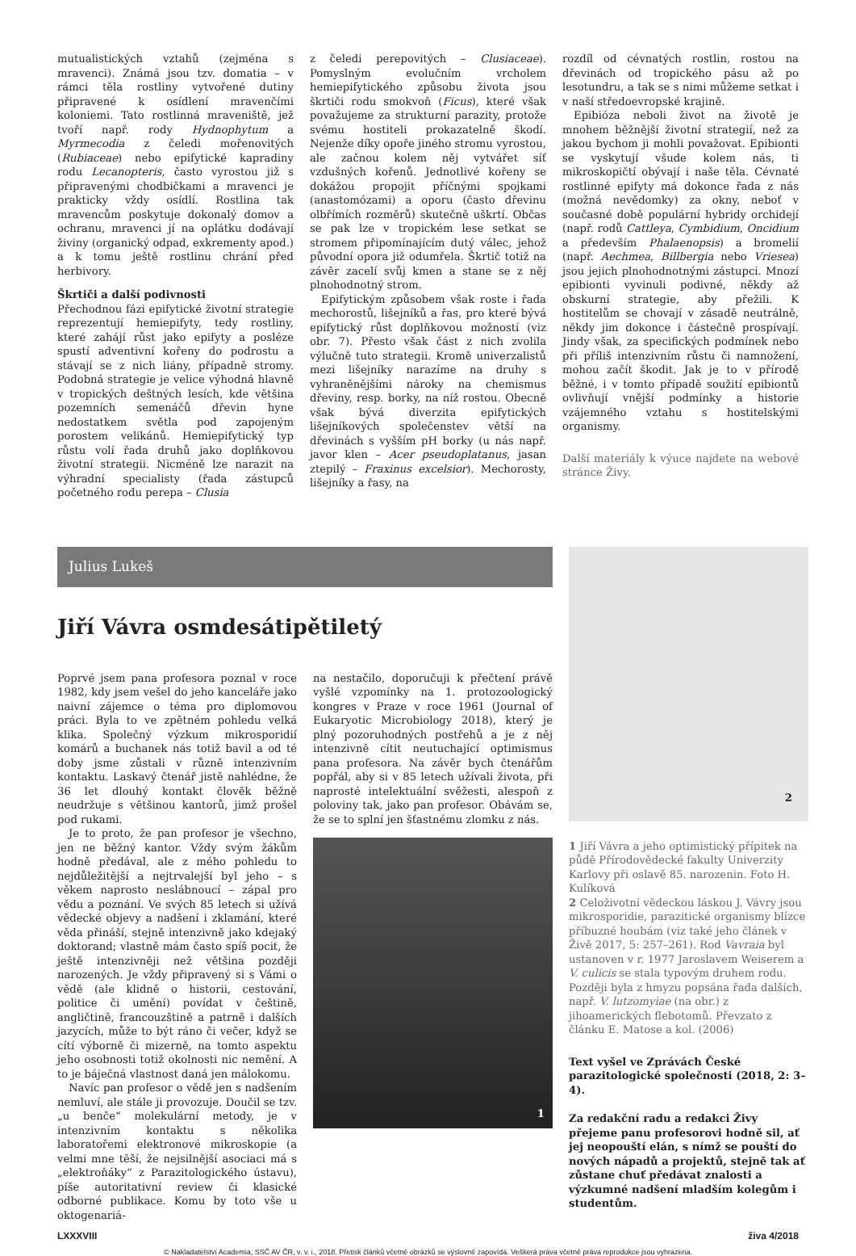mutualistických vztahů (zejména s mravenci). Známá jsou tzv. domatia – v rámci těla rostliny vytvořené dutiny připravené k osídlení mravenčími koloniemi. Tato rostlinná mraveniště, jež tvoří např. rody Hydnophytum a Myrmecodia z čeledi mořenovitých (Rubiaceae) nebo epifytické kapradiny rodu Lecanopteris, často vyrostou již s připravenými chodbičkami a mravenci je prakticky vždy osídlí. Rostlina tak mravencům poskytuje dokonalý domov a ochranu, mravenci jí na oplátku dodávají živiny (organický odpad, exkrementy apod.) a k tomu ještě rostlinu chrání před herbivory.
Škrtiči a další podivnosti
Přechodnou fázi epifytické životní strategie reprezentují hemiepifyty, tedy rostliny, které zahájí růst jako epifyty a posléze spustí adventivní kořeny do podrostu a stávají se z nich liány, případně stromy. Podobná strategie je velice výhodná hlavně v tropických deštných lesích, kde většina pozemních semenáčů dřevin hyne nedostatkem světla pod zapojeným porostem velikánů. Hemiepifytický typ růstu volí řada druhů jako doplňkovou životní strategii. Nicméně lze narazit na výhradní specialisty (řada zástupců početného rodu perepa – Clusia
z čeledi perepovitých – Clusiaceae). Pomyslným evolučním vrcholem hemiepifytického způsobu života jsou škrtiči rodu smokvoň (Ficus), které však považujeme za strukturní parazity, protože svému hostiteli prokazatelně škodí. Nejenže díky opoře jiného stromu vyrostou, ale začnou kolem něj vytvářet síť vzdušných kořenů. Jednotlivé kořeny se dokážou propojit příčnými spojkami (anastomózami) a oporu (často dřevinu olbřímích rozměrů) skutečně uškrtí. Občas se pak lze v tropickém lese setkat se stromem připomínajícím dutý válec, jehož původní opora již odumřela. Škrtič totiž na závěr zacelí svůj kmen a stane se z něj plnohodnotný strom.
Epifytickým způsobem však roste i řada mechorostů, lišejníků a řas, pro které bývá epifytický růst doplňkovou možností (viz obr. 7). Přesto však část z nich zvolila výlučně tuto strategii. Kromě univerzalistů mezi lišejníky narazíme na druhy s vyhraněnějšími nároky na chemismus dřeviny, resp. borky, na níž rostou. Obecně však bývá diverzita epifytických lišejníkových společenstev větší na dřevinách s vyšším pH borky (u nás např. javor klen – Acer pseudoplatanus, jasan ztepilý – Fraxinus excelsior). Mechorosty, lišejníky a řasy, na
rozdíl od cévnatých rostlin, rostou na dřevinách od tropického pásu až po lesotundru, a tak se s nimi můžeme setkat i v naší středoevropské krajině.
Epibióza neboli život na životě je mnohem běžnější životní strategií, než za jakou bychom ji mohli považovat. Epibionti se vyskytují všude kolem nás, ti mikroskopičtí obývají i naše těla. Cévnaté rostlinné epifyty má dokonce řada z nás (možná nevědomky) za okny, neboť v současné době populární hybridy orchidejí (např. rodů Cattleya, Cymbidium, Oncidium a především Phalaenopsis) a bromelií (např. Aechmea, Billbergia nebo Vriesea) jsou jejich plnohodnotnými zástupci. Mnozí epibionti vyvinuli podivné, někdy až obskurní strategie, aby přežili. K hostitelům se chovají v zásadě neutrálně, někdy jim dokonce i částečně prospívají. Jindy však, za specifických podmínek nebo při příliš intenzivním růstu či namnožení, mohou začít škodit. Jak je to v přírodě běžné, i v tomto případě soužití epibiontů ovlivňují vnější podmínky a historie vzájemného vztahu s hostitelskými organismy.
Další materiály k výuce najdete na webové stránce Živy.
Julius Lukeš
Jiří Vávra osmdesátipětiletý
Poprvé jsem pana profesora poznal v roce 1982, kdy jsem vešel do jeho kanceláře jako naivní zájemce o téma pro diplomovou práci. Byla to ve zpětném pohledu velká klika. Společný výzkum mikrosporidií komárů a buchanek nás totiž bavil a od té doby jsme zůstali v různě intenzivním kontaktu. Laskavý čtenář jistě nahlédne, že 36 let dlouhý kontakt člověk běžně neudržuje s většinou kantorů, jimž prošel pod rukami.
Je to proto, že pan profesor je všechno, jen ne běžný kantor. Vždy svým žákům hodně předával, ale z mého pohledu to nejdůležitější a nejtrvalejší byl jeho – s věkem naprosto neslábnoucí – zápal pro vědu a poznání. Ve svých 85 letech si užívá vědecké objevy a nadšení i zklamání, které věda přináší, stejně intenzivně jako kdejaký doktorand; vlastně mám často spíš pocit, že ještě intenzivněji než většina později narozených. Je vždy připravený si s Vámi o vědě (ale klidně o historii, cestování, politice či umění) povídat v češtině, angličtině, francouzštině a patrně i dalších jazycích, může to být ráno či večer, když se cítí výborně či mizerně, na tomto aspektu jeho osobnosti totiž okolnosti nic nemění. A to je báječná vlastnost daná jen málokomu.
Navíc pan profesor o vědě jen s nadšením nemluví, ale stále ji provozuje. Doučil se tzv. „u benče“ molekulární metody, je v intenzivním kontaktu s několika laboratořemi elektronové mikroskopie (a velmi mne těší, že nejsilnější asociaci má s „elektroňáky“ z Parazitologického ústavu), píše autoritativní review či klasické odborné publikace. Komu by toto vše u oktogenariá-
na nestačilo, doporučuji k přečtení právě vyšlé vzpomínky na 1. protozoologický kongres v Praze v roce 1961 (Journal of Eukaryotic Microbiology 2018), který je plný pozoruhodných postřehů a je z něj intenzivně cítit neutuchající optimismus pana profesora. Na závěr bych čtenářům popřál, aby si v 85 letech užívali života, při naprosté intelektuální svěžesti, alespoň z poloviny tak, jako pan profesor. Obávám se, že se to splní jen šťastnému zlomku z nás.
1
2
1 Jiří Vávra a jeho optimistický přípitek na půdě Přírodovědecké fakulty Univerzity Karlovy při oslavě 85. narozenin. Foto H. Kulíková
2 Celoživotní vědeckou láskou J. Vávry jsou mikrosporidie, parazitické organismy blízce příbuzné houbám (viz také jeho článek v Živě 2017, 5: 257–261). Rod Vavraia byl ustanoven v r. 1977 Jaroslavem Weiserem a V. culicis se stala typovým druhem rodu. Později byla z hmyzu popsána řada dalších, např. V. lutzomyiae (na obr.) z jihoamerických flebotomů. Převzato z článku E. Matose a kol. (2006)
Text vyšel ve Zprávách České parazitologické společnosti (2018, 2: 3–4).
Za redakční radu a redakci Živy přejeme panu profesorovi hodně sil, ať jej neopouští elán, s nímž se pouští do nových nápadů a projektů, stejně tak ať zůstane chuť předávat znalosti a výzkumné nadšení mladším kolegům i studentům.
LXXXVIII živa 4/2018
© Nakladatelství Academia, SSČ AV ČR, v. v. i., 2018. Přetisk článků včetně obrázků se výslovně zapovídá. Veškerá práva včetně práva reprodukce jsou vyhrazena.